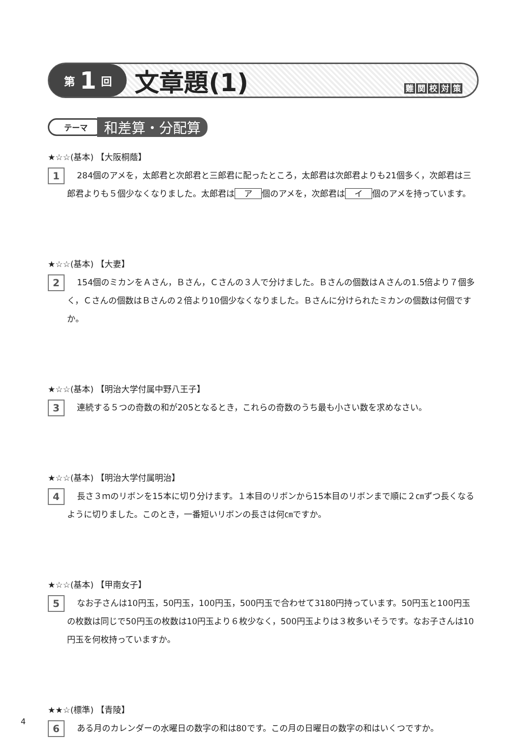第 1 回
文章題(1)
難関校対策
テーマ
和差算・分配算
★☆☆(基本) 【大阪桐蔭】
1
284個のアメを，太郎君と次郎君と三郎君に配ったところ，太郎君は次郎君よりも21個多く，次郎君は三郎君よりも５個少なくなりました。太郎君は ア 個のアメを，次郎君は イ 個のアメを持っています。
★☆☆(基本) 【大妻】
2
154個のミカンをＡさん，Ｂさん，Ｃさんの３人で分けました。Ｂさんの個数はＡさんの1.5倍より７個多く，Ｃさんの個数はＢさんの２倍より10個少なくなりました。Ｂさんに分けられたミカンの個数は何個ですか。
★☆☆(基本) 【明治大学付属中野八王子】
3
連続する５つの奇数の和が205となるとき，これらの奇数のうち最も小さい数を求めなさい。
★☆☆(基本) 【明治大学付属明治】
4
長さ３ｍのリボンを15本に切り分けます。１本目のリボンから15本目のリボンまで順に２㎝ずつ長くなるように切りました。このとき，一番短いリボンの長さは何㎝ですか。
★☆☆(基本) 【甲南女子】
5
なお子さんは10円玉，50円玉，100円玉，500円玉で合わせて3180円持っています。50円玉と100円玉の枚数は同じで50円玉の枚数は10円玉より６枚少なく，500円玉よりは３枚多いそうです。なお子さんは10円玉を何枚持っていますか。
★★☆(標準) 【青陵】
6
ある月のカレンダーの水曜日の数字の和は80です。この月の日曜日の数字の和はいくつですか。
4